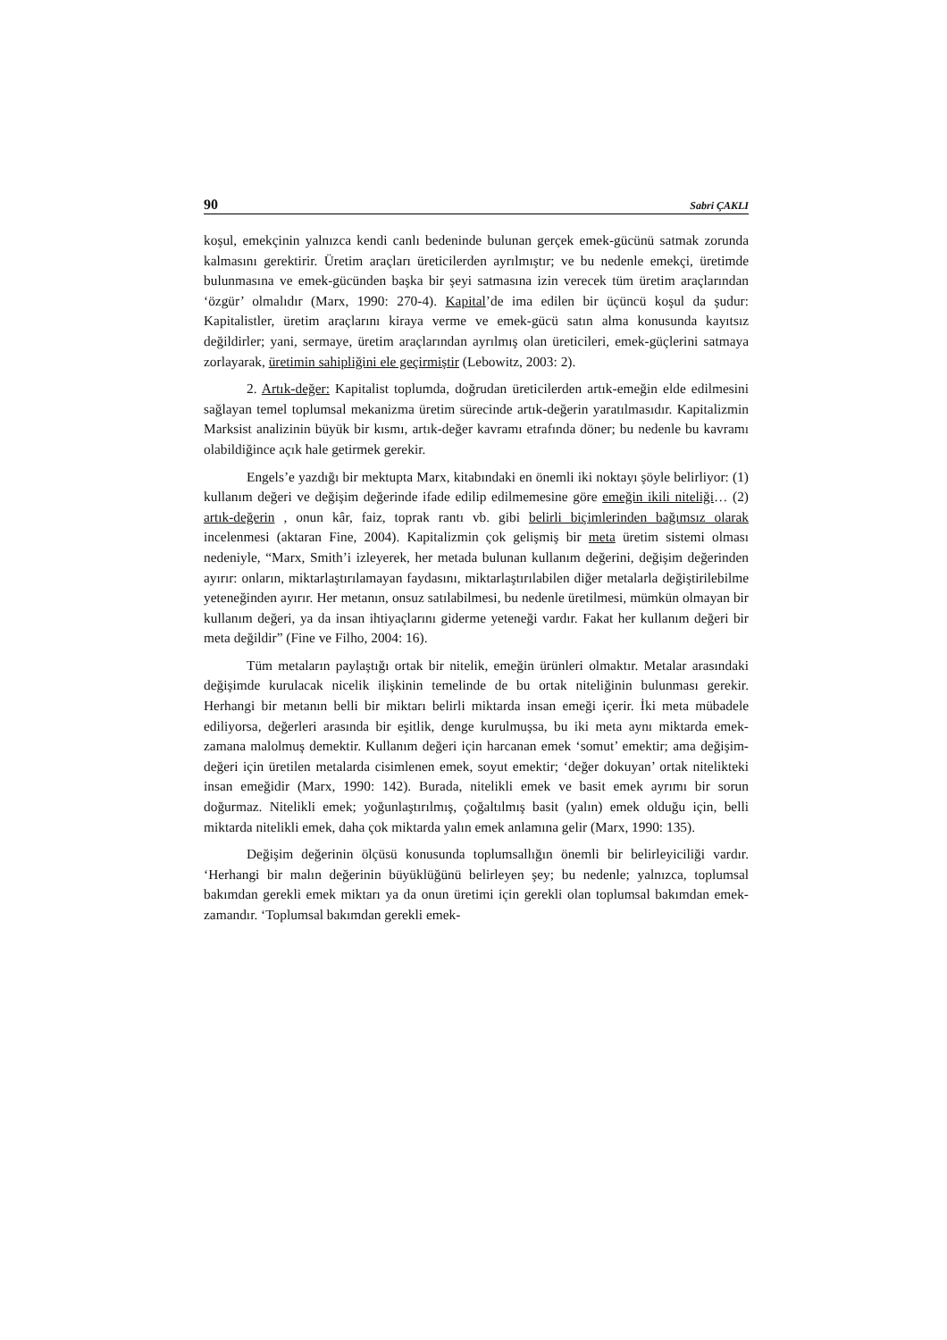90 Sabri ÇAKLI
koşul, emekçinin yalnızca kendi canlı bedeninde bulunan gerçek emek-gücünü satmak zorunda kalmasını gerektirir. Üretim araçları üreticilerden ayrılmıştır; ve bu nedenle emekçi, üretimde bulunmasına ve emek-gücünden başka bir şeyi satmasına izin verecek tüm üretim araçlarından ‘özgür’ olmalıdır (Marx, 1990: 270-4). Kapital’de ima edilen bir üçüncü koşul da şudur: Kapitalistler, üretim araçlarını kiraya verme ve emek-gücü satın alma konusunda kayıtsız değildirler; yani, sermaye, üretim araçlarından ayrılmış olan üreticileri, emek-güçlerini satmaya zorlayarak, üretimin sahipliğini ele geçirmiştir (Lebowitz, 2003: 2).
2. Artık-değer: Kapitalist toplumda, doğrudan üreticilerden artık-emeğin elde edilmesini sağlayan temel toplumsal mekanizma üretim sürecinde artık-değerin yaratılmasıdır. Kapitalizmin Marksist analizinin büyük bir kısmı, artık-değer kavramı etrafında döner; bu nedenle bu kavramı olabildiğince açık hale getirmek gerekir.
Engels’e yazdığı bir mektupta Marx, kitabındaki en önemli iki noktayı şöyle belirliyor: (1) kullanım değeri ve değişim değerinde ifade edilip edilmemesine göre emeğin ikili niteliği… (2) artık-değerin , onun kâr, faiz, toprak rantı vb. gibi belirli biçimlerinden bağımsız olarak incelenmesi (aktaran Fine, 2004). Kapitalizmin çok gelişmiş bir meta üretim sistemi olması nedeniyle, “Marx, Smith’i izleyerek, her metada bulunan kullanım değerini, değişim değerinden ayırır: onların, miktarlaştırılamayan faydasını, miktarlaştırılabilen diğer metalarla değiştirilebilme yeteneğinden ayırır. Her metanın, onsuz satılabilmesi, bu nedenle üretilmesi, mümkün olmayan bir kullanım değeri, ya da insan ihtiyaçlarını giderme yeteneği vardır. Fakat her kullanım değeri bir meta değildir” (Fine ve Filho, 2004: 16).
Tüm metaların paylaştığı ortak bir nitelik, emeğin ürünleri olmaktır. Metalar arasındaki değişimde kurulacak nicelik ilişkinin temelinde de bu ortak niteliğinin bulunması gerekir. Herhangi bir metanın belli bir miktarı belirli miktarda insan emeği içerir. İki meta mübadele ediliyorsa, değerleri arasında bir eşitlik, denge kurulmuşsa, bu iki meta aynı miktarda emek-zamana malolmuş demektir. Kullanım değeri için harcanan emek ‘somut’ emektir; ama değişim-değeri için üretilen metalarda cisimlenen emek, soyut emektir; ‘değer dokuyan’ ortak nitelikteki insan emeğidir (Marx, 1990: 142). Burada, nitelikli emek ve basit emek ayrımı bir sorun doğurmaz. Nitelikli emek; yoğunlaştırılmış, çoğaltılmış basit (yalın) emek olduğu için, belli miktarda nitelikli emek, daha çok miktarda yalın emek anlamına gelir (Marx, 1990: 135).
Değişim değerinin ölçüsü konusunda toplumsallığın önemli bir belirleyiciliği vardır. ‘Herhangi bir malın değerinin büyüklüğünü belirleyen şey; bu nedenle; yalnızca, toplumsal bakımdan gerekli emek miktarı ya da onun üretimi için gerekli olan toplumsal bakımdan emek-zamandır. ‘Toplumsal bakımdan gerekli emek-